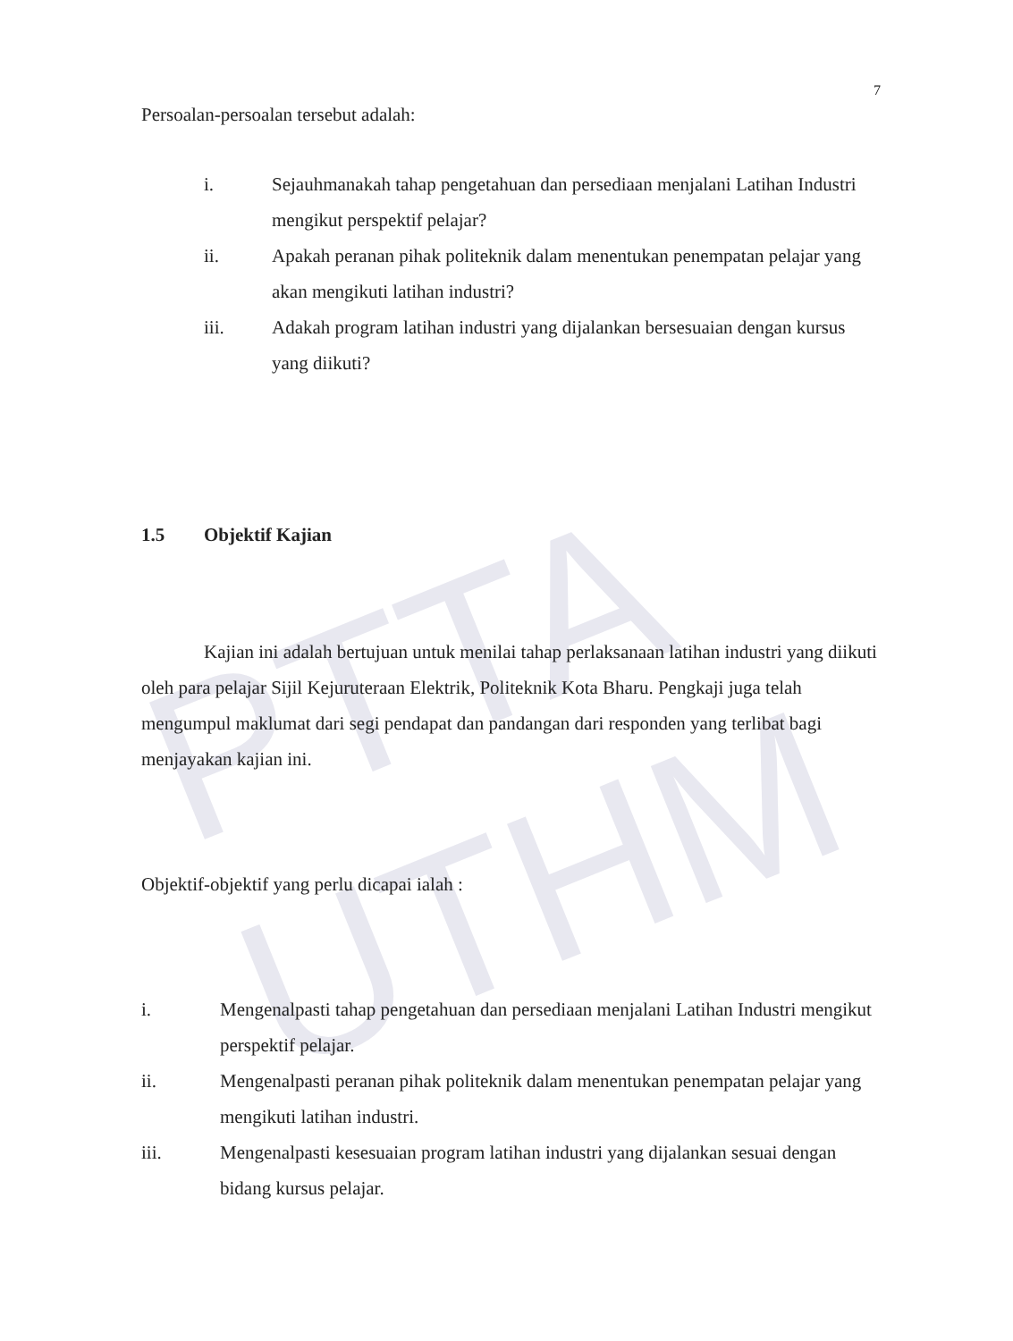PTTA UTHM
7
Persoalan-persoalan tersebut adalah:
i. Sejauhmanakah tahap pengetahuan dan persediaan menjalani Latihan Industri mengikut perspektif pelajar?
ii. Apakah peranan pihak politeknik dalam menentukan penempatan pelajar yang akan mengikuti latihan industri?
iii. Adakah program latihan industri yang dijalankan bersesuaian dengan kursus yang diikuti?
1.5 Objektif Kajian
Kajian ini adalah bertujuan untuk menilai tahap perlaksanaan latihan industri yang diikuti oleh para pelajar Sijil Kejuruteraan Elektrik, Politeknik Kota Bharu. Pengkaji juga telah mengumpul maklumat dari segi pendapat dan pandangan dari responden yang terlibat bagi menjayakan kajian ini.
Objektif-objektif yang perlu dicapai ialah :
i. Mengenalpasti tahap pengetahuan dan persediaan menjalani Latihan Industri mengikut perspektif pelajar.
ii. Mengenalpasti peranan pihak politeknik dalam menentukan penempatan pelajar yang mengikuti latihan industri.
iii. Mengenalpasti kesesuaian program latihan industri yang dijalankan sesuai dengan bidang kursus pelajar.